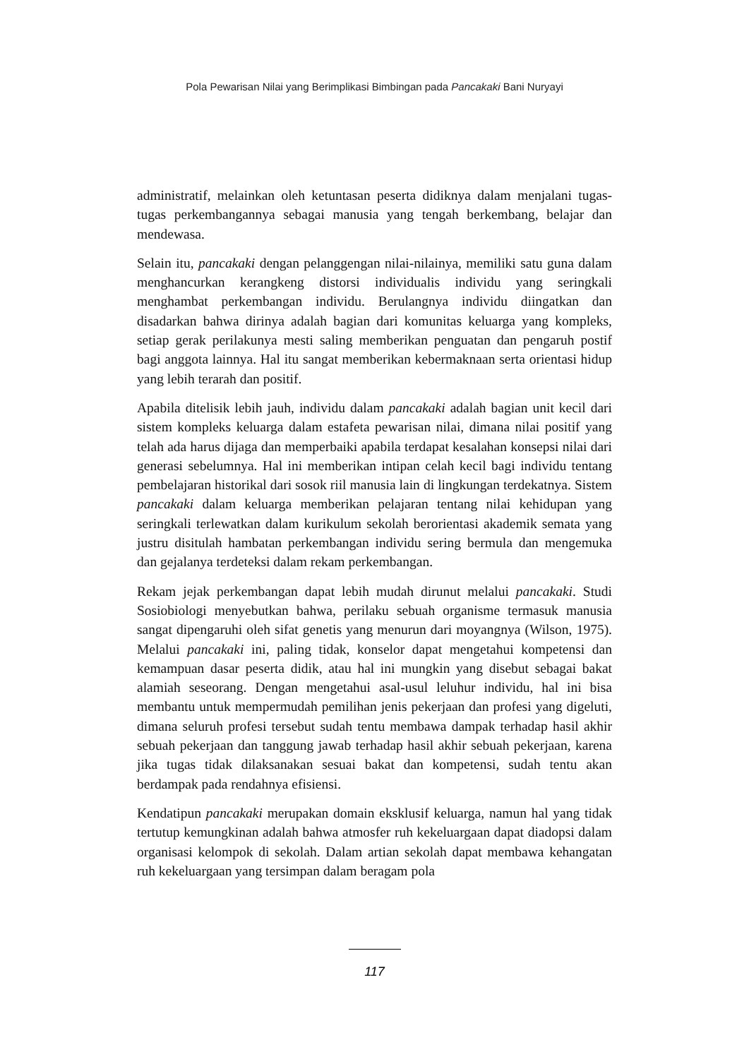Pola Pewarisan Nilai yang Berimplikasi Bimbingan pada Pancakaki Bani Nuryayi
administratif, melainkan oleh ketuntasan peserta didiknya dalam menjalani tugas-tugas perkembangannya sebagai manusia yang tengah berkembang, belajar dan mendewasa.
Selain itu, pancakaki dengan pelanggengan nilai-nilainya, memiliki satu guna dalam menghancurkan kerangkeng distorsi individualis individu yang seringkali menghambat perkembangan individu. Berulangnya individu diingatkan dan disadarkan bahwa dirinya adalah bagian dari komunitas keluarga yang kompleks, setiap gerak perilakunya mesti saling memberikan penguatan dan pengaruh postif bagi anggota lainnya. Hal itu sangat memberikan kebermaknaan serta orientasi hidup yang lebih terarah dan positif.
Apabila ditelisik lebih jauh, individu dalam pancakaki adalah bagian unit kecil dari sistem kompleks keluarga dalam estafeta pewarisan nilai, dimana nilai positif yang telah ada harus dijaga dan memperbaiki apabila terdapat kesalahan konsepsi nilai dari generasi sebelumnya. Hal ini memberikan intipan celah kecil bagi individu tentang pembelajaran historikal dari sosok riil manusia lain di lingkungan terdekatnya. Sistem pancakaki dalam keluarga memberikan pelajaran tentang nilai kehidupan yang seringkali terlewatkan dalam kurikulum sekolah berorientasi akademik semata yang justru disitulah hambatan perkembangan individu sering bermula dan mengemuka dan gejalanya terdeteksi dalam rekam perkembangan.
Rekam jejak perkembangan dapat lebih mudah dirunut melalui pancakaki. Studi Sosiobiologi menyebutkan bahwa, perilaku sebuah organisme termasuk manusia sangat dipengaruhi oleh sifat genetis yang menurun dari moyangnya (Wilson, 1975). Melalui pancakaki ini, paling tidak, konselor dapat mengetahui kompetensi dan kemampuan dasar peserta didik, atau hal ini mungkin yang disebut sebagai bakat alamiah seseorang. Dengan mengetahui asal-usul leluhur individu, hal ini bisa membantu untuk mempermudah pemilihan jenis pekerjaan dan profesi yang digeluti, dimana seluruh profesi tersebut sudah tentu membawa dampak terhadap hasil akhir sebuah pekerjaan dan tanggung jawab terhadap hasil akhir sebuah pekerjaan, karena jika tugas tidak dilaksanakan sesuai bakat dan kompetensi, sudah tentu akan berdampak pada rendahnya efisiensi.
Kendatipun pancakaki merupakan domain eksklusif keluarga, namun hal yang tidak tertutup kemungkinan adalah bahwa atmosfer ruh kekeluargaan dapat diadopsi dalam organisasi kelompok di sekolah. Dalam artian sekolah dapat membawa kehangatan ruh kekeluargaan yang tersimpan dalam beragam pola
117